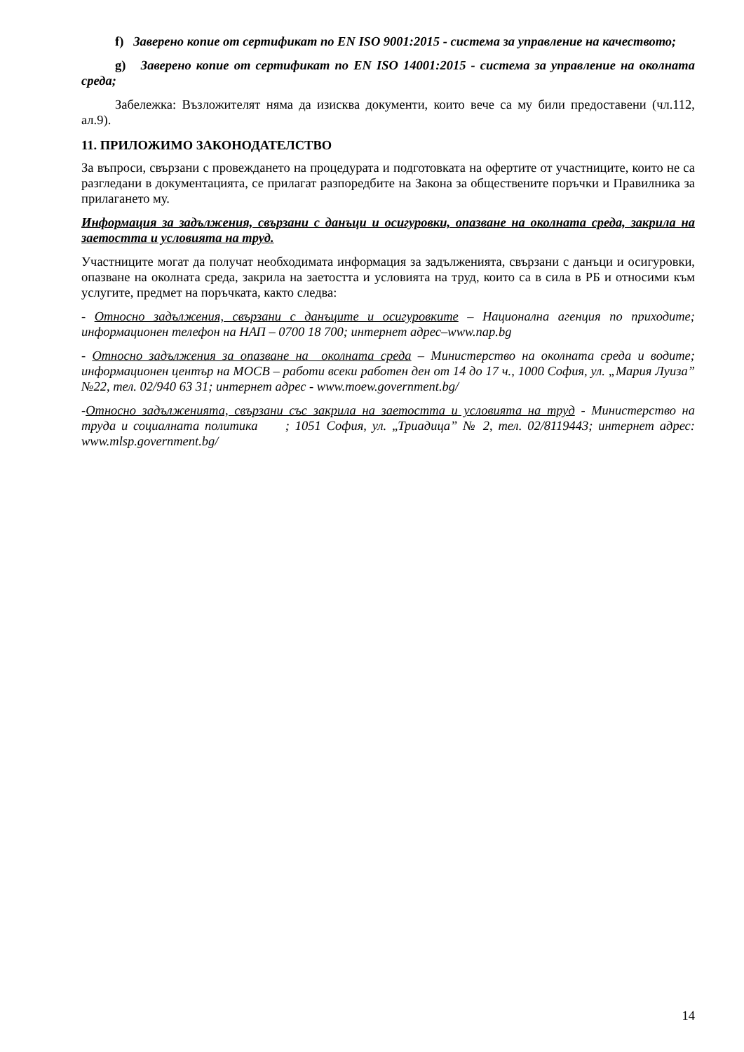f) Заверено копие от сертификат по EN ISO 9001:2015 - система за управление на качеството;
g) Заверено копие от сертификат по EN ISO 14001:2015 - система за управление на околната среда;
Забележка: Възложителят няма да изисква документи, които вече са му били предоставени (чл.112, ал.9).
11. ПРИЛОЖИМО ЗАКОНОДАТЕЛСТВО
За въпроси, свързани с провеждането на процедурата и подготовката на офертите от участниците, които не са разгледани в документацията, се прилагат разпоредбите на Закона за обществените поръчки и Правилника за прилагането му.
Информация за задължения, свързани с данъци и осигуровки, опазване на околната среда, закрила на заетостта и условията на труд.
Участниците могат да получат необходимата информация за задълженията, свързани с данъци и осигуровки, опазване на околната среда, закрила на заетостта и условията на труд, които са в сила в РБ и относими към услугите, предмет на поръчката, както следва:
- Относно задължения, свързани с данъците и осигуровките – Национална агенция по приходите; информационен телефон на НАП – 0700 18 700; интернет адрес–www.nap.bg
- Относно задължения за опазване на околната среда – Министерство на околната среда и водите; информационен център на МОСВ – работи всеки работен ден от 14 до 17 ч., 1000 София, ул. „Мария Луиза” №22, тел. 02/940 63 31; интернет адрес - www.moew.government.bg/
-Относно задълженията, свързани със закрила на заетостта и условията на труд - Министерство на труда и социалната политика ; 1051 София, ул. „Триадица” № 2, тел. 02/8119443; интернет адрес: www.mlsp.government.bg/
14